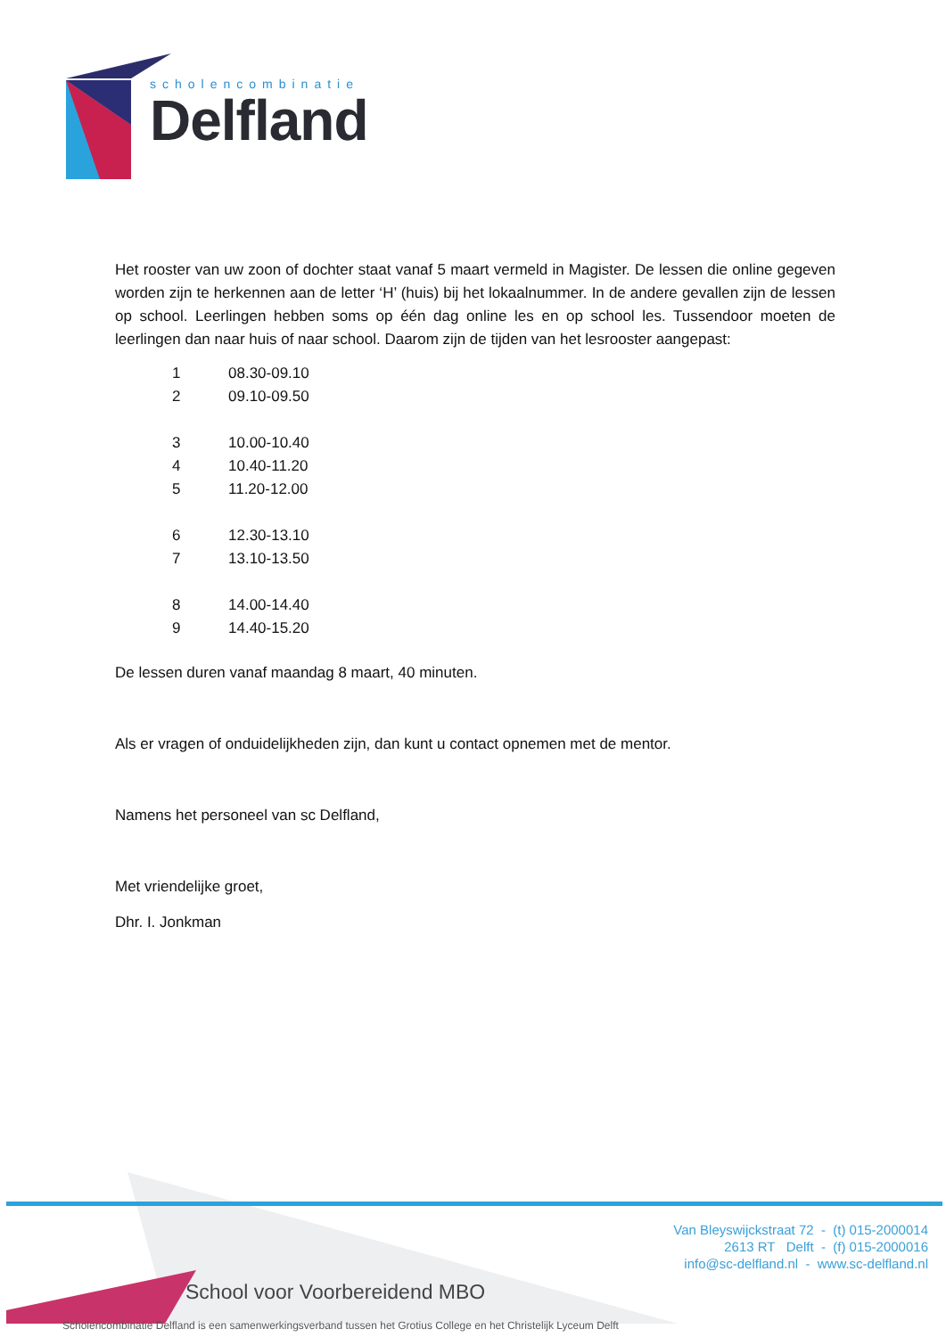scholencombinatie
Delfland
Het rooster van uw zoon of dochter staat vanaf 5 maart vermeld in Magister. De lessen die online gegeven worden zijn te herkennen aan de letter ‘H’ (huis) bij het lokaalnummer. In de andere gevallen zijn de lessen op school. Leerlingen hebben soms op één dag online les en op school les. Tussendoor moeten de leerlingen dan naar huis of naar school. Daarom zijn de tijden van het lesrooster aangepast:
| 1 | 08.30-09.10 |
| 2 | 09.10-09.50 |
| 3 | 10.00-10.40 |
| 4 | 10.40-11.20 |
| 5 | 11.20-12.00 |
| 6 | 12.30-13.10 |
| 7 | 13.10-13.50 |
| 8 | 14.00-14.40 |
| 9 | 14.40-15.20 |
De lessen duren vanaf maandag 8 maart, 40 minuten.
Als er vragen of onduidelijkheden zijn, dan kunt u contact opnemen met de mentor.
Namens het personeel van sc Delfland,
Met vriendelijke groet,
Dhr. I. Jonkman
Van Bleyswijckstraat 72 - (t) 015-2000014
2613 RT Delft - (f) 015-2000016
info@sc-delfland.nl - www.sc-delfland.nl
School voor Voorbereidend MBO
Scholencombinatie Delfland is een samenwerkingsverband tussen het Grotius College en het Christelijk Lyceum Delft